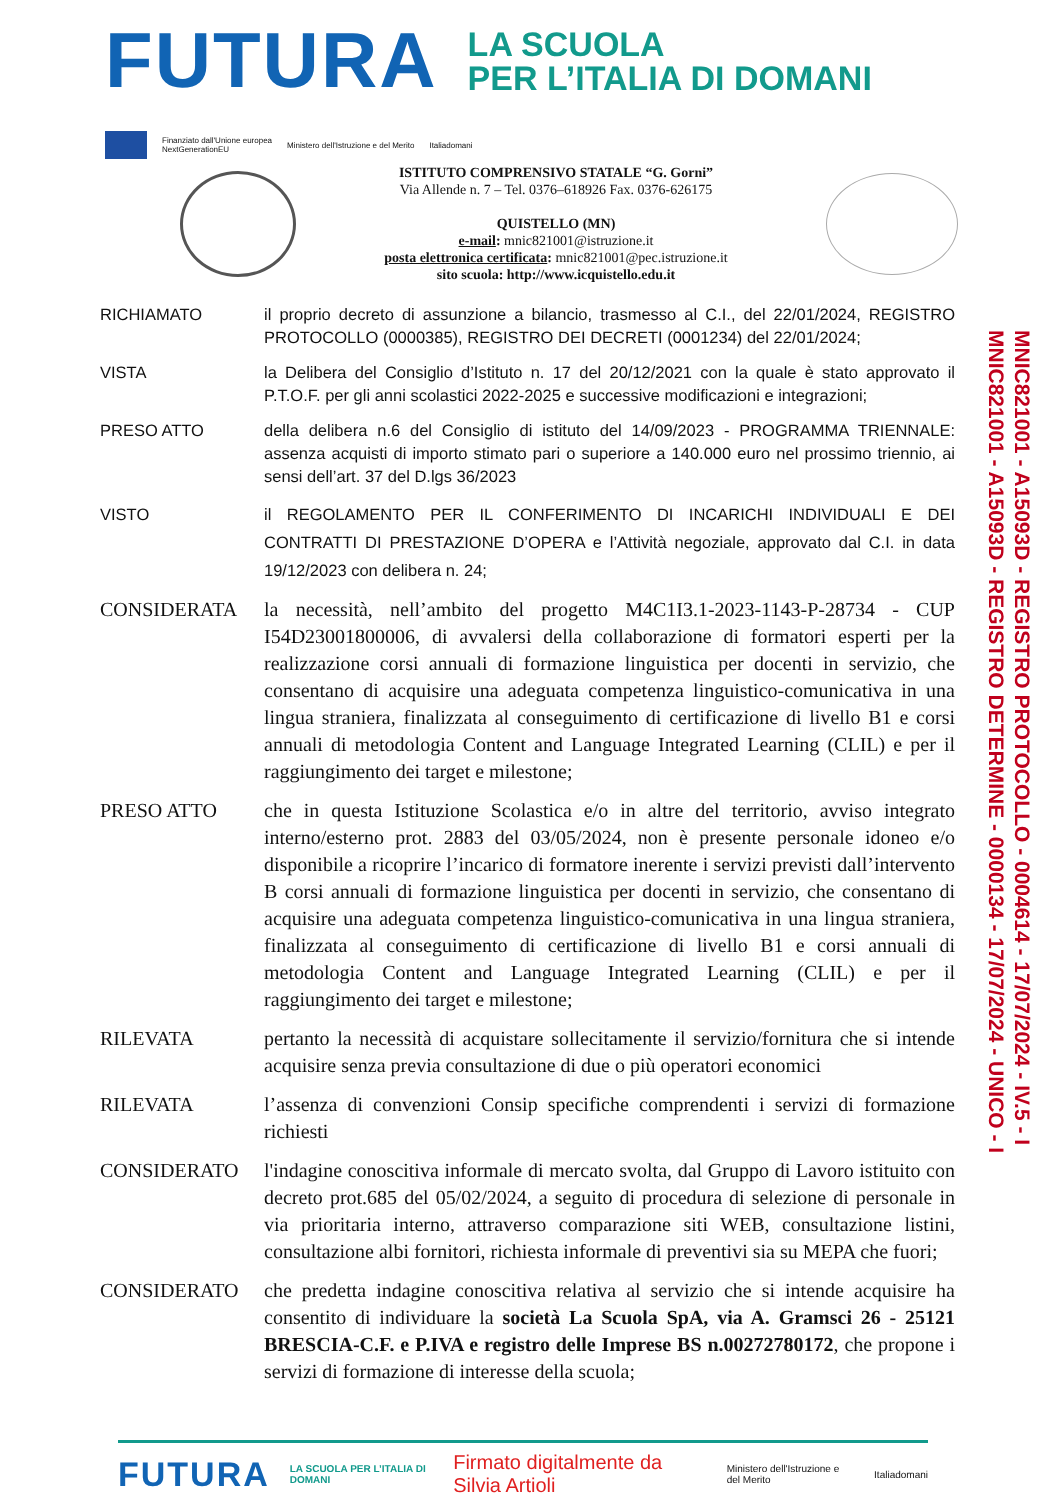FUTURA
LA SCUOLA
PER L’ITALIA DI DOMANI
Finanziato dall'Unione europea
NextGenerationEU
Ministero dell'Istruzione e del Merito
Italiadomani
ISTITUTO COMPRENSIVO STATALE “G. Gorni”
Via Allende n. 7 – Tel. 0376–618926 Fax. 0376-626175
QUISTELLO (MN)
e-mail: mnic821001@istruzione.it
posta elettronica certificata: mnic821001@pec.istruzione.it
sito scuola: http://www.icquistello.edu.it
RICHIAMATO il proprio decreto di assunzione a bilancio, trasmesso al C.I., del 22/01/2024, REGISTRO PROTOCOLLO (0000385), REGISTRO DEI DECRETI (0001234) del 22/01/2024;
VISTA la Delibera del Consiglio d’Istituto n. 17 del 20/12/2021 con la quale è stato approvato il P.T.O.F. per gli anni scolastici 2022-2025 e successive modificazioni e integrazioni;
PRESO ATTO della delibera n.6 del Consiglio di istituto del 14/09/2023 - PROGRAMMA TRIENNALE: assenza acquisti di importo stimato pari o superiore a 140.000 euro nel prossimo triennio, ai sensi dell’art. 37 del D.lgs 36/2023
VISTO il REGOLAMENTO PER IL CONFERIMENTO DI INCARICHI INDIVIDUALI E DEI CONTRATTI DI PRESTAZIONE D’OPERA e l’Attività negoziale, approvato dal C.I. in data 19/12/2023 con delibera n. 24;
CONSIDERATA la necessità, nell’ambito del progetto M4C1I3.1-2023-1143-P-28734 - CUP I54D23001800006, di avvalersi della collaborazione di formatori esperti per la realizzazione corsi annuali di formazione linguistica per docenti in servizio, che consentano di acquisire una adeguata competenza linguistico-comunicativa in una lingua straniera, finalizzata al conseguimento di certificazione di livello B1 e corsi annuali di metodologia Content and Language Integrated Learning (CLIL) e per il raggiungimento dei target e milestone;
PRESO ATTO che in questa Istituzione Scolastica e/o in altre del territorio, avviso integrato interno/esterno prot. 2883 del 03/05/2024, non è presente personale idoneo e/o disponibile a ricoprire l’incarico di formatore inerente i servizi previsti dall’intervento B corsi annuali di formazione linguistica per docenti in servizio, che consentano di acquisire una adeguata competenza linguistico-comunicativa in una lingua straniera, finalizzata al conseguimento di certificazione di livello B1 e corsi annuali di metodologia Content and Language Integrated Learning (CLIL) e per il raggiungimento dei target e milestone;
RILEVATA pertanto la necessità di acquistare sollecitamente il servizio/fornitura che si intende acquisire senza previa consultazione di due o più operatori economici
RILEVATA l’assenza di convenzioni Consip specifiche comprendenti i servizi di formazione richiesti
CONSIDERATO l'indagine conoscitiva informale di mercato svolta, dal Gruppo di Lavoro istituito con decreto prot.685 del 05/02/2024, a seguito di procedura di selezione di personale in via prioritaria interno, attraverso comparazione siti WEB, consultazione listini, consultazione albi fornitori, richiesta informale di preventivi sia su MEPA che fuori;
CONSIDERATO che predetta indagine conoscitiva relativa al servizio che si intende acquisire ha consentito di individuare la società La Scuola SpA, via A. Gramsci 26 - 25121 BRESCIA-C.F. e P.IVA e registro delle Imprese BS n.00272780172, che propone i servizi di formazione di interesse della scuola;
MNIC821001 - A15093D - REGISTRO PROTOCOLLO - 0004614 - 17/07/2024 - IV.5 - I
MNIC821001 - A15093D - REGISTRO DETERMINE - 0000134 - 17/07/2024 - UNICO - I
FUTURA LA SCUOLA PER L’ITALIA DI DOMANI Firmato digitalmente da Silvia Artioli Ministero dell'Istruzione e del Merito Italiadomani